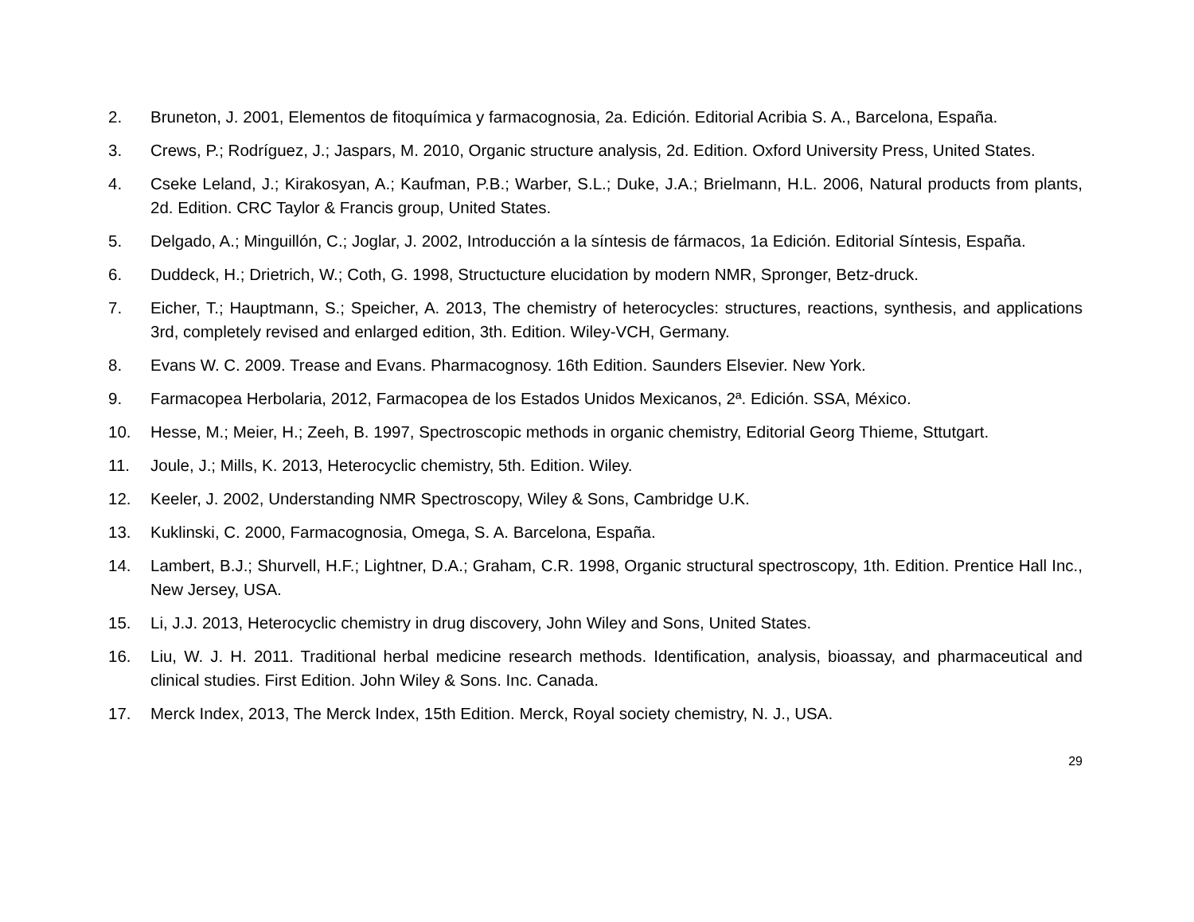2. Bruneton, J. 2001, Elementos de fitoquímica y farmacognosia, 2a. Edición. Editorial Acribia S. A., Barcelona, España.
3. Crews, P.; Rodríguez, J.; Jaspars, M. 2010, Organic structure analysis, 2d. Edition. Oxford University Press, United States.
4. Cseke Leland, J.; Kirakosyan, A.; Kaufman, P.B.; Warber, S.L.; Duke, J.A.; Brielmann, H.L. 2006, Natural products from plants, 2d. Edition. CRC Taylor & Francis group, United States.
5. Delgado, A.; Minguillón, C.; Joglar, J. 2002, Introducción a la síntesis de fármacos, 1a Edición. Editorial Síntesis, España.
6. Duddeck, H.; Drietrich, W.; Coth, G. 1998, Structucture elucidation by modern NMR, Spronger, Betz-druck.
7. Eicher, T.; Hauptmann, S.; Speicher, A. 2013, The chemistry of heterocycles: structures, reactions, synthesis, and applications 3rd, completely revised and enlarged edition, 3th. Edition. Wiley-VCH, Germany.
8. Evans W. C. 2009. Trease and Evans. Pharmacognosy. 16th Edition. Saunders Elsevier. New York.
9. Farmacopea Herbolaria, 2012, Farmacopea de los Estados Unidos Mexicanos, 2ª. Edición. SSA, México.
10. Hesse, M.; Meier, H.; Zeeh, B. 1997, Spectroscopic methods in organic chemistry, Editorial Georg Thieme, Sttutgart.
11. Joule, J.; Mills, K. 2013, Heterocyclic chemistry, 5th. Edition. Wiley.
12. Keeler, J. 2002, Understanding NMR Spectroscopy, Wiley & Sons, Cambridge U.K.
13. Kuklinski, C. 2000, Farmacognosia, Omega, S. A. Barcelona, España.
14. Lambert, B.J.; Shurvell, H.F.; Lightner, D.A.; Graham, C.R. 1998, Organic structural spectroscopy, 1th. Edition. Prentice Hall Inc., New Jersey, USA.
15. Li, J.J. 2013, Heterocyclic chemistry in drug discovery, John Wiley and Sons, United States.
16. Liu, W. J. H. 2011. Traditional herbal medicine research methods. Identification, analysis, bioassay, and pharmaceutical and clinical studies. First Edition. John Wiley & Sons. Inc. Canada.
17. Merck Index, 2013, The Merck Index, 15th Edition. Merck, Royal society chemistry, N. J., USA.
29